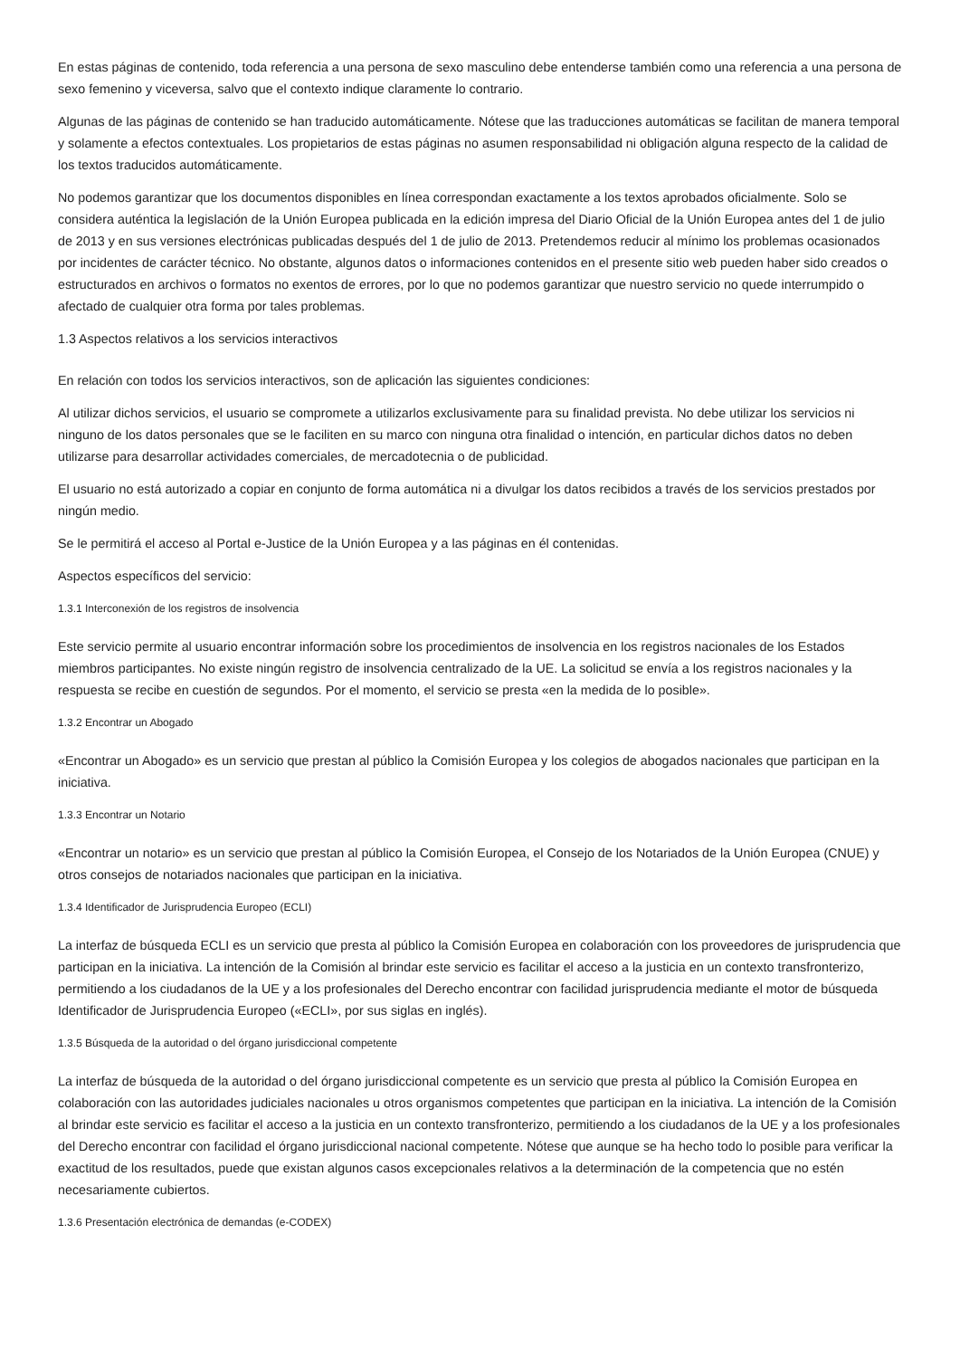En estas páginas de contenido, toda referencia a una persona de sexo masculino debe entenderse también como una referencia a una persona de sexo femenino y viceversa, salvo que el contexto indique claramente lo contrario.
Algunas de las páginas de contenido se han traducido automáticamente. Nótese que las traducciones automáticas se facilitan de manera temporal y solamente a efectos contextuales. Los propietarios de estas páginas no asumen responsabilidad ni obligación alguna respecto de la calidad de los textos traducidos automáticamente.
No podemos garantizar que los documentos disponibles en línea correspondan exactamente a los textos aprobados oficialmente. Solo se considera auténtica la legislación de la Unión Europea publicada en la edición impresa del Diario Oficial de la Unión Europea antes del 1 de julio de 2013 y en sus versiones electrónicas publicadas después del 1 de julio de 2013. Pretendemos reducir al mínimo los problemas ocasionados por incidentes de carácter técnico. No obstante, algunos datos o informaciones contenidos en el presente sitio web pueden haber sido creados o estructurados en archivos o formatos no exentos de errores, por lo que no podemos garantizar que nuestro servicio no quede interrumpido o afectado de cualquier otra forma por tales problemas.
1.3 Aspectos relativos a los servicios interactivos
En relación con todos los servicios interactivos, son de aplicación las siguientes condiciones:
Al utilizar dichos servicios, el usuario se compromete a utilizarlos exclusivamente para su finalidad prevista. No debe utilizar los servicios ni ninguno de los datos personales que se le faciliten en su marco con ninguna otra finalidad o intención, en particular dichos datos no deben utilizarse para desarrollar actividades comerciales, de mercadotecnia o de publicidad.
El usuario no está autorizado a copiar en conjunto de forma automática ni a divulgar los datos recibidos a través de los servicios prestados por ningún medio.
Se le permitirá el acceso al Portal e-Justice de la Unión Europea y a las páginas en él contenidas.
Aspectos específicos del servicio:
1.3.1 Interconexión de los registros de insolvencia
Este servicio permite al usuario encontrar información sobre los procedimientos de insolvencia en los registros nacionales de los Estados miembros participantes. No existe ningún registro de insolvencia centralizado de la UE. La solicitud se envía a los registros nacionales y la respuesta se recibe en cuestión de segundos. Por el momento, el servicio se presta «en la medida de lo posible».
1.3.2 Encontrar un Abogado
«Encontrar un Abogado» es un servicio que prestan al público la Comisión Europea y los colegios de abogados nacionales que participan en la iniciativa.
1.3.3 Encontrar un Notario
«Encontrar un notario» es un servicio que prestan al público la Comisión Europea, el Consejo de los Notariados de la Unión Europea (CNUE) y otros consejos de notariados nacionales que participan en la iniciativa.
1.3.4 Identificador de Jurisprudencia Europeo (ECLI)
La interfaz de búsqueda ECLI es un servicio que presta al público la Comisión Europea en colaboración con los proveedores de jurisprudencia que participan en la iniciativa. La intención de la Comisión al brindar este servicio es facilitar el acceso a la justicia en un contexto transfronterizo, permitiendo a los ciudadanos de la UE y a los profesionales del Derecho encontrar con facilidad jurisprudencia mediante el motor de búsqueda Identificador de Jurisprudencia Europeo («ECLI», por sus siglas en inglés).
1.3.5 Búsqueda de la autoridad o del órgano jurisdiccional competente
La interfaz de búsqueda de la autoridad o del órgano jurisdiccional competente es un servicio que presta al público la Comisión Europea en colaboración con las autoridades judiciales nacionales u otros organismos competentes que participan en la iniciativa. La intención de la Comisión al brindar este servicio es facilitar el acceso a la justicia en un contexto transfronterizo, permitiendo a los ciudadanos de la UE y a los profesionales del Derecho encontrar con facilidad el órgano jurisdiccional nacional competente. Nótese que aunque se ha hecho todo lo posible para verificar la exactitud de los resultados, puede que existan algunos casos excepcionales relativos a la determinación de la competencia que no estén necesariamente cubiertos.
1.3.6 Presentación electrónica de demandas (e-CODEX)